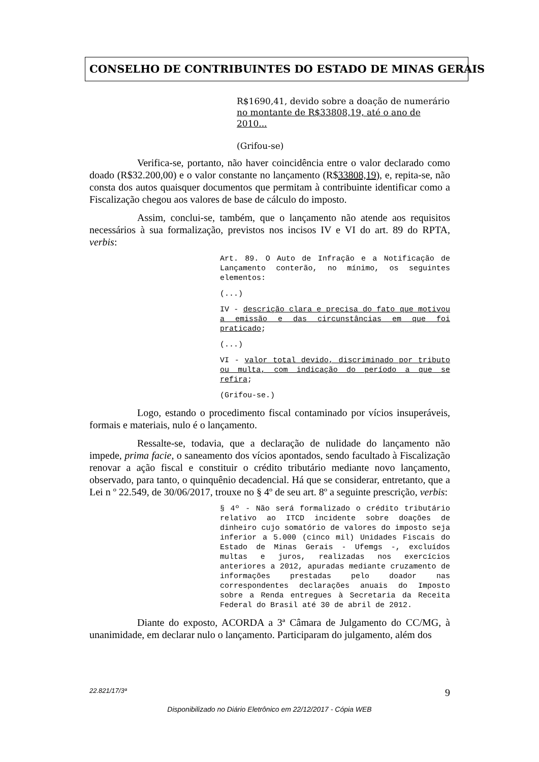CONSELHO DE CONTRIBUINTES DO ESTADO DE MINAS GERAIS
R$1690,41, devido sobre a doação de numerário no montante de R$33808,19, até o ano de 2010...
(Grifou-se)
Verifica-se, portanto, não haver coincidência entre o valor declarado como doado (R$32.200,00) e o valor constante no lançamento (R$33808,19), e, repita-se, não consta dos autos quaisquer documentos que permitam à contribuinte identificar como a Fiscalização chegou aos valores de base de cálculo do imposto.
Assim, conclui-se, também, que o lançamento não atende aos requisitos necessários à sua formalização, previstos nos incisos IV e VI do art. 89 do RPTA, verbis:
Art. 89. O Auto de Infração e a Notificação de Lançamento conterão, no mínimo, os seguintes elementos:
(...)
IV - descrição clara e precisa do fato que motivou a emissão e das circunstâncias em que foi praticado;
(...)
VI - valor total devido, discriminado por tributo ou multa, com indicação do período a que se refira;
(Grifou-se.)
Logo, estando o procedimento fiscal contaminado por vícios insuperáveis, formais e materiais, nulo é o lançamento.
Ressalte-se, todavia, que a declaração de nulidade do lançamento não impede, prima facie, o saneamento dos vícios apontados, sendo facultado à Fiscalização renovar a ação fiscal e constituir o crédito tributário mediante novo lançamento, observado, para tanto, o quinquênio decadencial. Há que se considerar, entretanto, que a Lei n º 22.549, de 30/06/2017, trouxe no § 4º de seu art. 8º a seguinte prescrição, verbis:
§ 4º - Não será formalizado o crédito tributário relativo ao ITCD incidente sobre doações de dinheiro cujo somatório de valores do imposto seja inferior a 5.000 (cinco mil) Unidades Fiscais do Estado de Minas Gerais - Ufemgs -, excluídos multas e juros, realizadas nos exercícios anteriores a 2012, apuradas mediante cruzamento de informações prestadas pelo doador nas correspondentes declarações anuais do Imposto sobre a Renda entregues à Secretaria da Receita Federal do Brasil até 30 de abril de 2012.
Diante do exposto, ACORDA a 3ª Câmara de Julgamento do CC/MG, à unanimidade, em declarar nulo o lançamento. Participaram do julgamento, além dos
22.821/17/3ª 9
Disponibilizado no Diário Eletrônico em 22/12/2017 - Cópia WEB